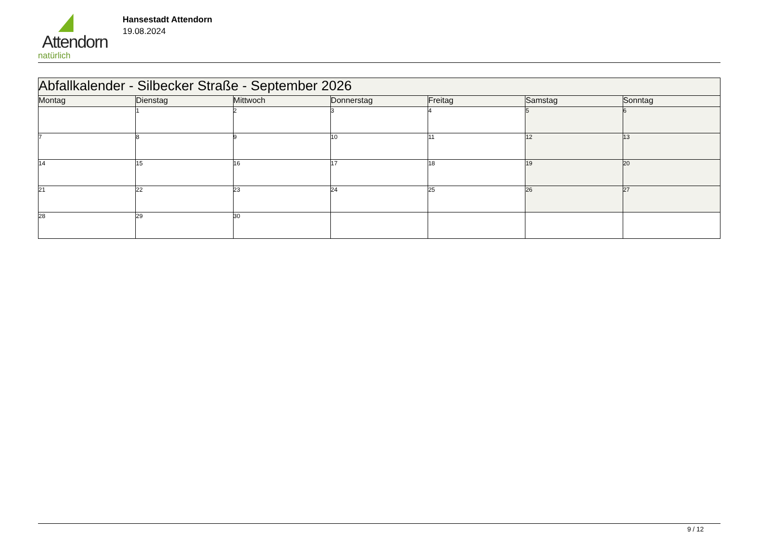Attendorn
natürlich
Hansestadt Attendorn
19.08.2024
| Abfallkalender - Silbecker Straße - September 2026 | | | | | | |
| --- | --- | --- | --- | --- | --- | --- |
| Montag | Dienstag | Mittwoch | Donnerstag | Freitag | Samstag | Sonntag |
| | 1 | 2 | 3 | 4 | 5 | 6 |
| 7 | 8 | 9 | 10 | 11 | 12 | 13 |
| 14 | 15 | 16 | 17 | 18 | 19 | 20 |
| 21 | 22 | 23 | 24 | 25 | 26 | 27 |
| 28 | 29 | 30 | | | | |
9 / 12